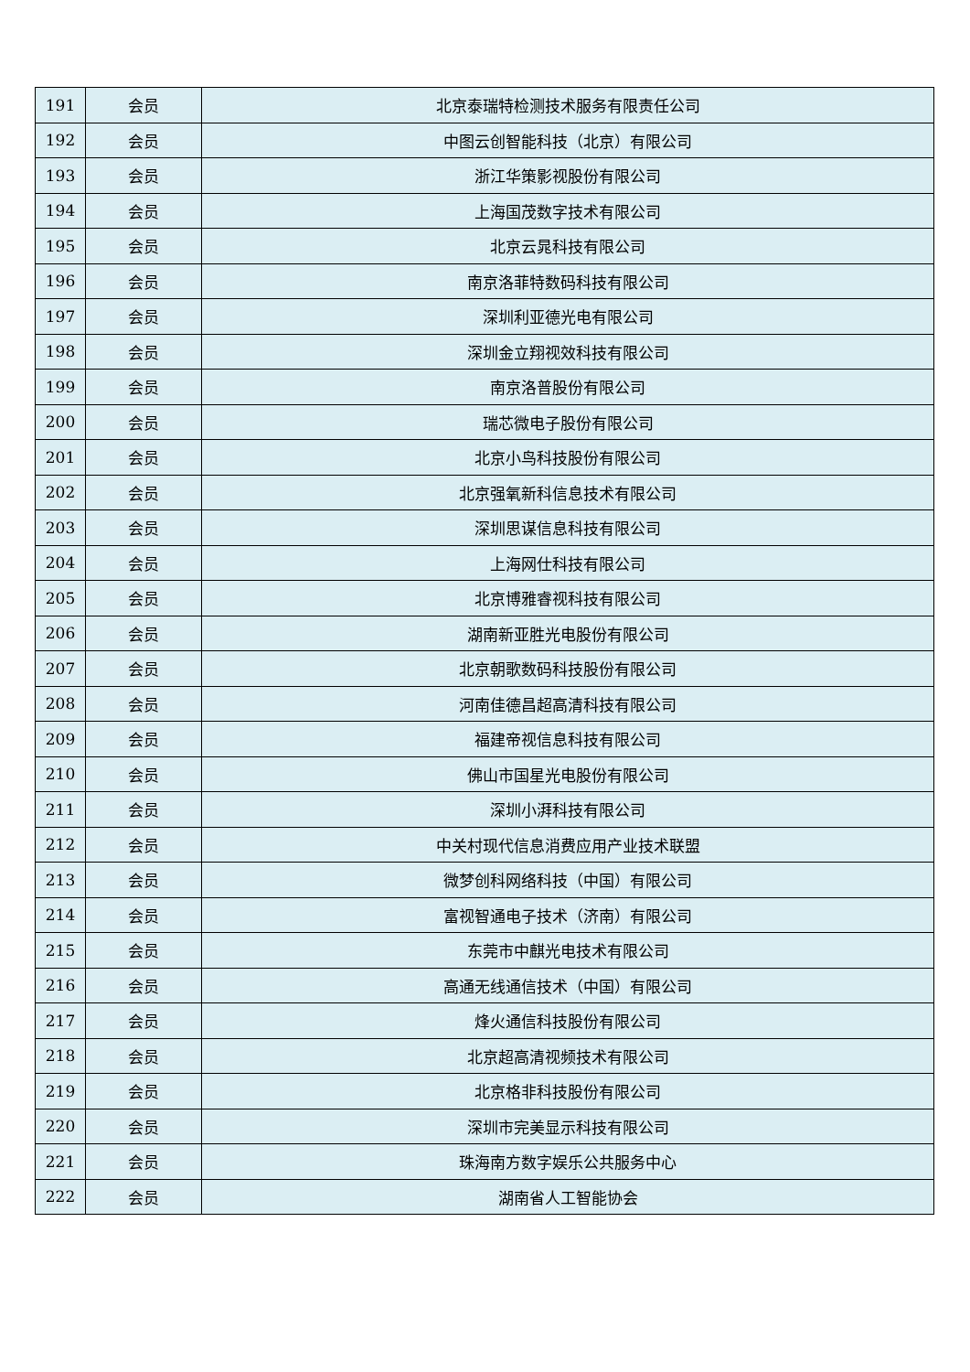| 191 | 会员 | 北京泰瑞特检测技术服务有限责任公司 |
| 192 | 会员 | 中图云创智能科技（北京）有限公司 |
| 193 | 会员 | 浙江华策影视股份有限公司 |
| 194 | 会员 | 上海国茂数字技术有限公司 |
| 195 | 会员 | 北京云晁科技有限公司 |
| 196 | 会员 | 南京洛菲特数码科技有限公司 |
| 197 | 会员 | 深圳利亚德光电有限公司 |
| 198 | 会员 | 深圳金立翔视效科技有限公司 |
| 199 | 会员 | 南京洛普股份有限公司 |
| 200 | 会员 | 瑞芯微电子股份有限公司 |
| 201 | 会员 | 北京小鸟科技股份有限公司 |
| 202 | 会员 | 北京强氧新科信息技术有限公司 |
| 203 | 会员 | 深圳思谋信息科技有限公司 |
| 204 | 会员 | 上海网仕科技有限公司 |
| 205 | 会员 | 北京博雅睿视科技有限公司 |
| 206 | 会员 | 湖南新亚胜光电股份有限公司 |
| 207 | 会员 | 北京朝歌数码科技股份有限公司 |
| 208 | 会员 | 河南佳德昌超高清科技有限公司 |
| 209 | 会员 | 福建帝视信息科技有限公司 |
| 210 | 会员 | 佛山市国星光电股份有限公司 |
| 211 | 会员 | 深圳小湃科技有限公司 |
| 212 | 会员 | 中关村现代信息消费应用产业技术联盟 |
| 213 | 会员 | 微梦创科网络科技（中国）有限公司 |
| 214 | 会员 | 富视智通电子技术（济南）有限公司 |
| 215 | 会员 | 东莞市中麒光电技术有限公司 |
| 216 | 会员 | 高通无线通信技术（中国）有限公司 |
| 217 | 会员 | 烽火通信科技股份有限公司 |
| 218 | 会员 | 北京超高清视频技术有限公司 |
| 219 | 会员 | 北京格非科技股份有限公司 |
| 220 | 会员 | 深圳市完美显示科技有限公司 |
| 221 | 会员 | 珠海南方数字娱乐公共服务中心 |
| 222 | 会员 | 湖南省人工智能协会 |